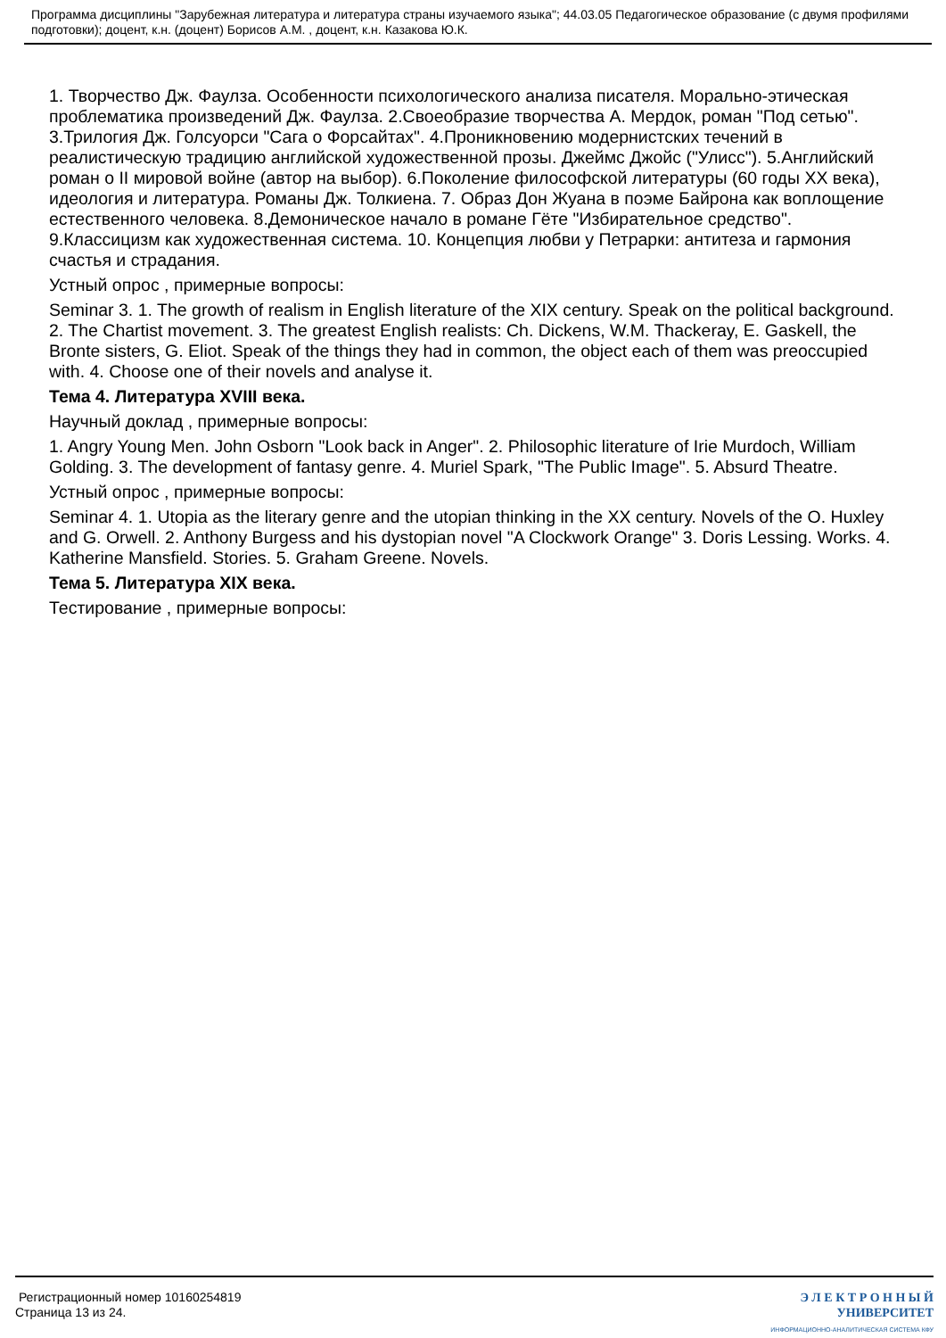Программа дисциплины "Зарубежная литература и литература страны изучаемого языка"; 44.03.05 Педагогическое образование (с двумя профилями подготовки); доцент, к.н. (доцент) Борисов А.М. , доцент, к.н. Казакова Ю.К.
1. Творчество Дж. Фаулза. Особенности психологического анализа писателя. Морально-этическая проблематика произведений Дж. Фаулза. 2.Своеобразие творчества А. Мердок, роман "Под сетью". 3.Трилогия Дж. Голсуорси "Сага о Форсайтах". 4.Проникновению модернистских течений в реалистическую традицию английской художественной прозы. Джеймс Джойс ("Улисс"). 5.Английский роман о II мировой войне (автор на выбор). 6.Поколение философской литературы (60 годы XX века), идеология и литература. Романы Дж. Толкиена. 7. Образ Дон Жуана в поэме Байрона как воплощение естественного человека. 8.Демоническое начало в романе Гёте "Избирательное средство". 9.Классицизм как художественная система. 10. Концепция любви у Петрарки: антитеза и гармония счастья и страдания.
Устный опрос , примерные вопросы:
Seminar 3. 1. The growth of realism in English literature of the XIX century. Speak on the political background. 2. The Chartist movement. 3. The greatest English realists: Ch. Dickens, W.M. Thackeray, E. Gaskell, the Bronte sisters, G. Eliot. Speak of the things they had in common, the object each of them was preoccupied with. 4. Choose one of their novels and analyse it.
Тема 4. Литература XVIII века.
Научный доклад , примерные вопросы:
1. Angry Young Men. John Osborn "Look back in Anger". 2. Philosophic literature of Irie Murdoch, William Golding. 3. The development of fantasy genre. 4. Muriel Spark, "The Public Image". 5. Absurd Theatre.
Устный опрос , примерные вопросы:
Seminar 4. 1. Utopia as the literary genre and the utopian thinking in the XX century. Novels of the O. Huxley and G. Orwell. 2. Anthony Burgess and his dystopian novel "A Clockwork Orange" 3. Doris Lessing. Works. 4. Katherine Mansfield. Stories. 5. Graham Greene. Novels.
Тема 5. Литература XIX века.
Тестирование , примерные вопросы:
Регистрационный номер 10160254819
Страница 13 из 24.
Э Л Е К Т Р О Н Н Ы Й
УНИВЕРСИТЕТ
ИНФОРМАЦИОННО-АНАЛИТИЧЕСКАЯ СИСТЕМА КФУ